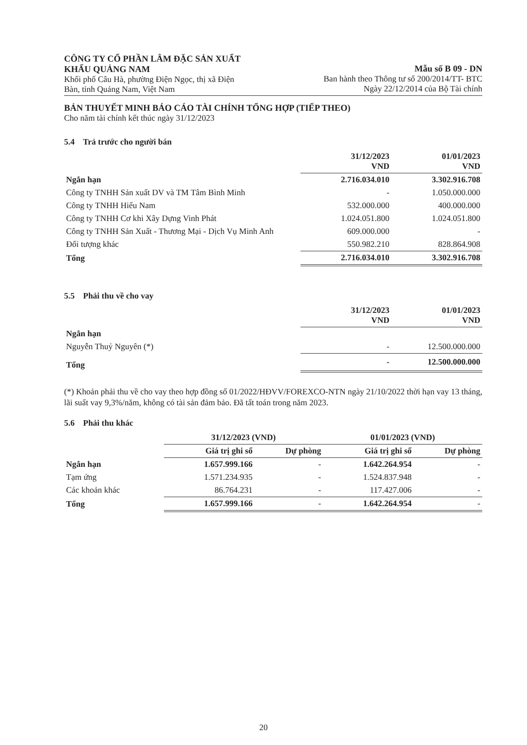CÔNG TY CỔ PHẦN LÂM ĐẶC SẢN XUẤT
KHẨU QUẢNG NAM
Khối phố Câu Hà, phường Điện Ngọc, thị xã Điện
Bàn, tỉnh Quảng Nam, Việt Nam
Mẫu số B 09 - DN
Ban hành theo Thông tư số 200/2014/TT- BTC
Ngày 22/12/2014 của Bộ Tài chính
BẢN THUYẾT MINH BÁO CÁO TÀI CHÍNH TỔNG HỢP (TIẾP THEO)
Cho năm tài chính kết thúc ngày 31/12/2023
5.4 Trả trước cho người bán
| | 31/12/2023 VND | 01/01/2023 VND |
| --- | --- | --- |
| Ngắn hạn | 2.716.034.010 | 3.302.916.708 |
| Công ty TNHH Sản xuất DV và TM Tâm Bình Minh | - | 1.050.000.000 |
| Công ty TNHH Hiếu Nam | 532.000.000 | 400.000.000 |
| Công ty TNHH Cơ khi Xây Dựng Vinh Phát | 1.024.051.800 | 1.024.051.800 |
| Công ty TNHH Sản Xuất - Thương Mại - Dịch Vụ Minh Anh | 609.000.000 | - |
| Đối tượng khác | 550.982.210 | 828.864.908 |
| Tổng | 2.716.034.010 | 3.302.916.708 |
5.5 Phải thu về cho vay
| | 31/12/2023 VND | 01/01/2023 VND |
| --- | --- | --- |
| Ngắn hạn | | |
| Nguyễn Thuỷ Nguyên (*) | - | 12.500.000.000 |
| Tổng | - | 12.500.000.000 |
(*) Khoản phải thu về cho vay theo hợp đồng số 01/2022/HĐVV/FOREXCO-NTN ngày 21/10/2022 thời hạn vay 13 tháng, lãi suất vay 9,3%/năm, không có tài sản đảm bảo. Đã tất toán trong năm 2023.
5.6 Phải thu khác
| | 31/12/2023 (VND) | | 01/01/2023 (VND) | |
| --- | --- | --- | --- | --- |
| | Giá trị ghi sổ | Dự phòng | Giá trị ghi sổ | Dự phòng |
| Ngắn hạn | 1.657.999.166 | - | 1.642.264.954 | - |
| Tạm ứng | 1.571.234.935 | - | 1.524.837.948 | - |
| Các khoản khác | 86.764.231 | - | 117.427.006 | - |
| Tổng | 1.657.999.166 | - | 1.642.264.954 | - |
20